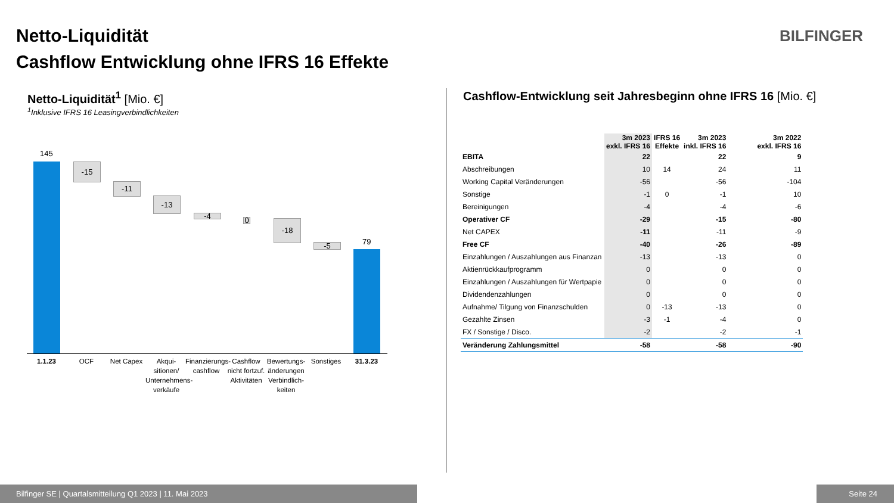Netto-Liquidität
Cashflow Entwicklung ohne IFRS 16 Effekte
BILFINGER
Netto-Liquidität<sup>1</sup> [Mio. €]
<sup>1</sup>Inklusive IFRS 16 Leasingverbindlichkeiten
145
-15
-11
-13
-4 0 -18
-5
79
1.1.23 OCF Net Capex
Akqui-sitionen/ Unternehmens-verkäufe
Finanzierungs-cashflow
Cashflow nicht fortzuf. Aktivitäten
Bewertungs-änderungen Verbindlich-keiten
Sonstiges 31.3.23
Cashflow-Entwicklung seit Jahresbeginn ohne IFRS 16 [Mio. €]
| | 3m 2023 exkl. IFRS 16 | IFRS 16 Effekte | 3m 2023 inkl. IFRS 16 | 3m 2022 exkl. IFRS 16 |
| --- | --- | --- | --- | --- |
| EBITA | 22 | | 22 | 9 |
| Abschreibungen | 10 | 14 | 24 | 11 |
| Working Capital Veränderungen | -56 | | -56 | -104 |
| Sonstige | -1 | 0 | -1 | 10 |
| Bereinigungen | -4 | | -4 | -6 |
| Operativer CF | -29 | | -15 | -80 |
| Net CAPEX | -11 | | -11 | -9 |
| Free CF | -40 | | -26 | -89 |
| Einzahlungen / Auszahlungen aus Finanzan | -13 | | -13 | 0 |
| Aktienrückkaufprogramm | 0 | | 0 | 0 |
| Einzahlungen / Auszahlungen für Wertpapie | 0 | | 0 | 0 |
| Dividendenzahlungen | 0 | | 0 | 0 |
| Aufnahme/ Tilgung von Finanzschulden | 0 | -13 | -13 | 0 |
| Gezahlte Zinsen | -3 | -1 | -4 | 0 |
| FX / Sonstige / Disco. | -2 | | -2 | -1 |
| Veränderung Zahlungsmittel | -58 | | -58 | -90 |
Bilfinger SE | Quartalsmitteilung Q1 2023 | 11. Mai 2023 Seite 24